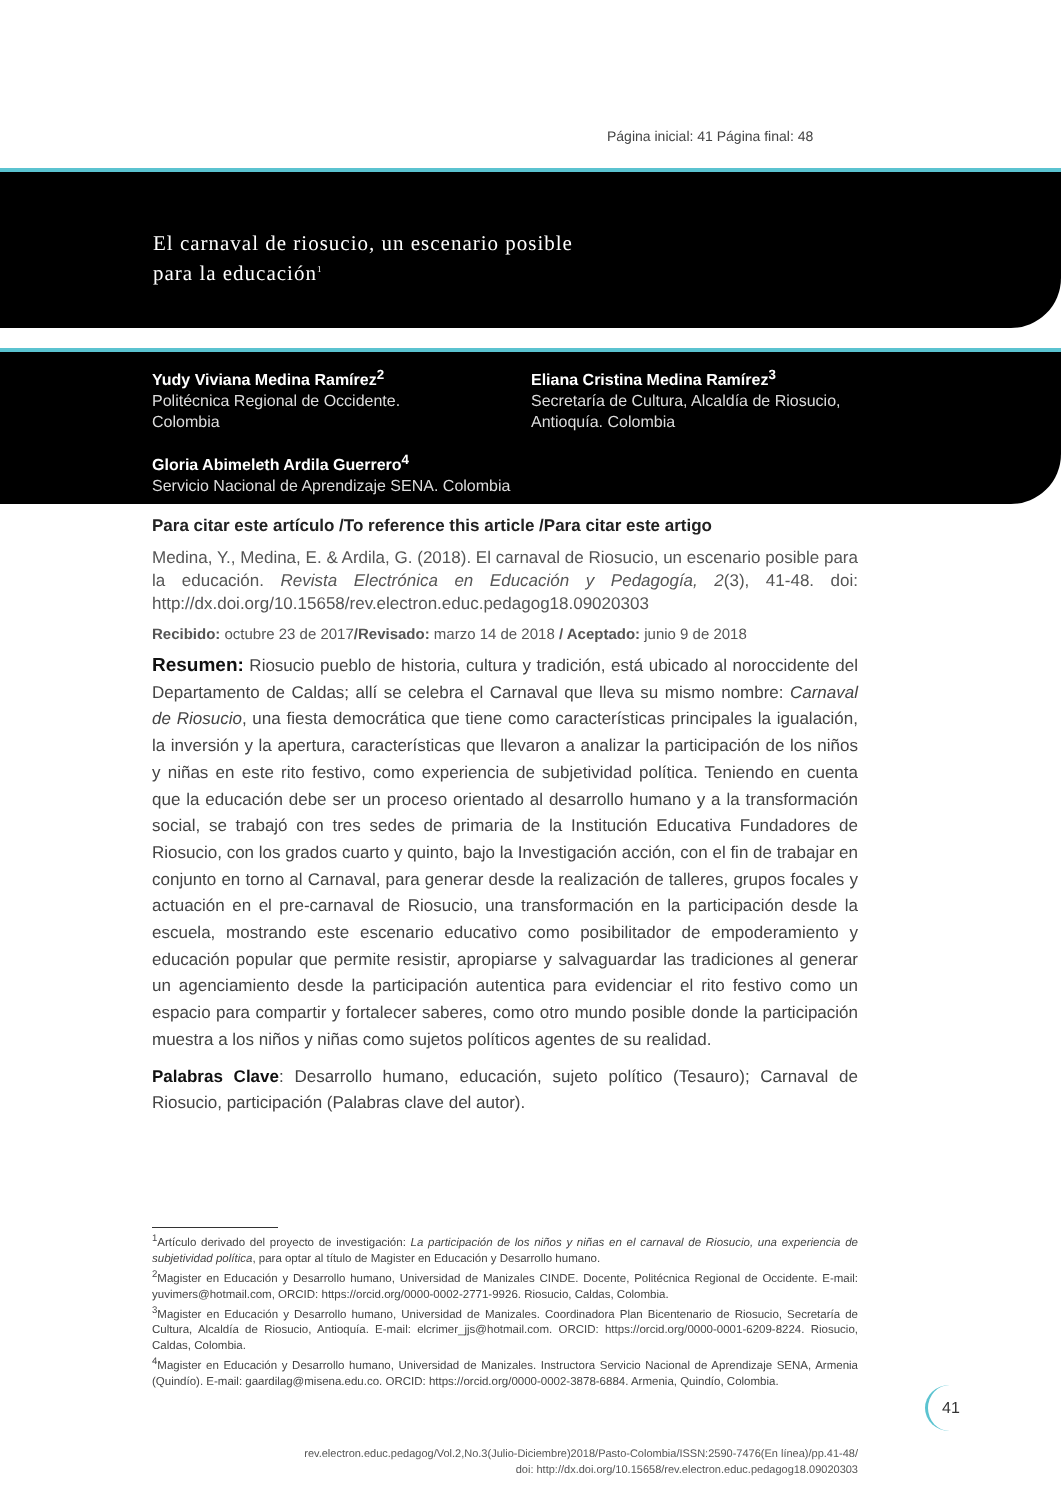Página inicial: 41 Página final: 48
El carnaval de riosucio, un escenario posible
para la educación<sup>1</sup>
Yudy Viviana Medina Ramírez<sup>2</sup>
Politécnica Regional de Occidente.
Colombia
Eliana Cristina Medina Ramírez<sup>3</sup>
Secretaría de Cultura, Alcaldía de Riosucio,
Antioquía. Colombia
Gloria Abimeleth Ardila Guerrero<sup>4</sup>
Servicio Nacional de Aprendizaje SENA. Colombia
Para citar este artículo /To reference this article /Para citar este artigo
Medina, Y., Medina, E. & Ardila, G. (2018). El carnaval de Riosucio, un escenario posible para la educación. Revista Electrónica en Educación y Pedagogía, 2(3), 41-48. doi: http://dx.doi.org/10.15658/rev.electron.educ.pedagog18.09020303
Recibido: octubre 23 de 2017/Revisado: marzo 14 de 2018 / Aceptado: junio 9 de 2018
Resumen: Riosucio pueblo de historia, cultura y tradición, está ubicado al noroccidente del Departamento de Caldas; allí se celebra el Carnaval que lleva su mismo nombre: Carnaval de Riosucio, una fiesta democrática que tiene como características principales la igualación, la inversión y la apertura, características que llevaron a analizar la participación de los niños y niñas en este rito festivo, como experiencia de subjetividad política. Teniendo en cuenta que la educación debe ser un proceso orientado al desarrollo humano y a la transformación social, se trabajó con tres sedes de primaria de la Institución Educativa Fundadores de Riosucio, con los grados cuarto y quinto, bajo la Investigación acción, con el fin de trabajar en conjunto en torno al Carnaval, para generar desde la realización de talleres, grupos focales y actuación en el pre-carnaval de Riosucio, una transformación en la participación desde la escuela, mostrando este escenario educativo como posibilitador de empoderamiento y educación popular que permite resistir, apropiarse y salvaguardar las tradiciones al generar un agenciamiento desde la participación autentica para evidenciar el rito festivo como un espacio para compartir y fortalecer saberes, como otro mundo posible donde la participación muestra a los niños y niñas como sujetos políticos agentes de su realidad.
Palabras Clave: Desarrollo humano, educación, sujeto político (Tesauro); Carnaval de Riosucio, participación (Palabras clave del autor).
<sup>1</sup> Artículo derivado del proyecto de investigación: La participación de los niños y niñas en el carnaval de Riosucio, una experiencia de subjetividad política, para optar al título de Magister en Educación y Desarrollo humano.
<sup>2</sup> Magister en Educación y Desarrollo humano, Universidad de Manizales CINDE. Docente, Politécnica Regional de Occidente. E-mail: yuvimers@hotmail.com, ORCID: https://orcid.org/0000-0002-2771-9926. Riosucio, Caldas, Colombia.
<sup>3</sup> Magister en Educación y Desarrollo humano, Universidad de Manizales. Coordinadora Plan Bicentenario de Riosucio, Secretaría de Cultura, Alcaldía de Riosucio, Antioquía. E-mail: elcrimer_jjs@hotmail.com. ORCID: https://orcid.org/0000-0001-6209-8224. Riosucio, Caldas, Colombia.
<sup>4</sup> Magister en Educación y Desarrollo humano, Universidad de Manizales. Instructora Servicio Nacional de Aprendizaje SENA, Armenia (Quindío). E-mail: gaardilag@misena.edu.co. ORCID: https://orcid.org/0000-0002-3878-6884. Armenia, Quindío, Colombia.
41
rev.electron.educ.pedagog/Vol.2,No.3(Julio-Diciembre)2018/Pasto-Colombia/ISSN:2590-7476(En línea)/pp.41-48/
doi: http://dx.doi.org/10.15658/rev.electron.educ.pedagog18.09020303